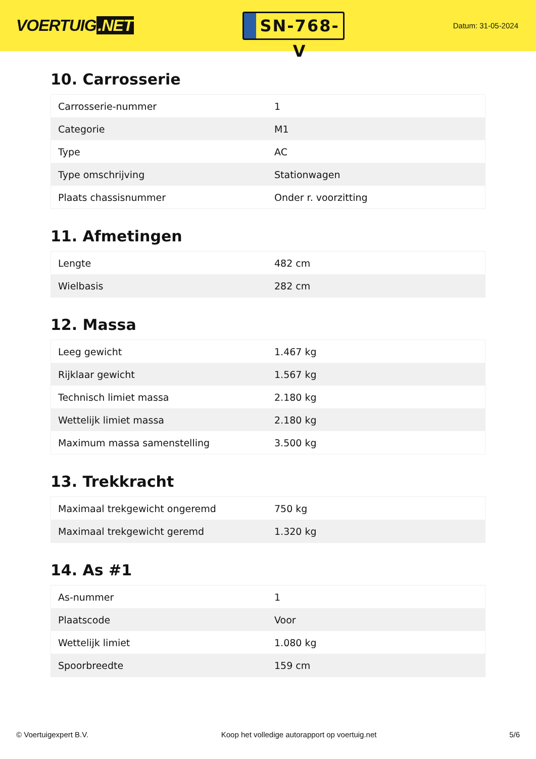VOERTUIG.NET
SN-768-V
Datum: 31-05-2024
10. Carrosserie
| Carrosserie-nummer | 1 |
| Categorie | M1 |
| Type | AC |
| Type omschrijving | Stationwagen |
| Plaats chassisnummer | Onder r. voorzitting |
11. Afmetingen
| Lengte | 482 cm |
| Wielbasis | 282 cm |
12. Massa
| Leeg gewicht | 1.467 kg |
| Rijklaar gewicht | 1.567 kg |
| Technisch limiet massa | 2.180 kg |
| Wettelijk limiet massa | 2.180 kg |
| Maximum massa samenstelling | 3.500 kg |
13. Trekkracht
| Maximaal trekgewicht ongeremd | 750 kg |
| Maximaal trekgewicht geremd | 1.320 kg |
14. As #1
| As-nummer | 1 |
| Plaatscode | Voor |
| Wettelijk limiet | 1.080 kg |
| Spoorbreedte | 159 cm |
© Voertuigexpert B.V. Koop het volledige autorapport op voertuig.net 5/6